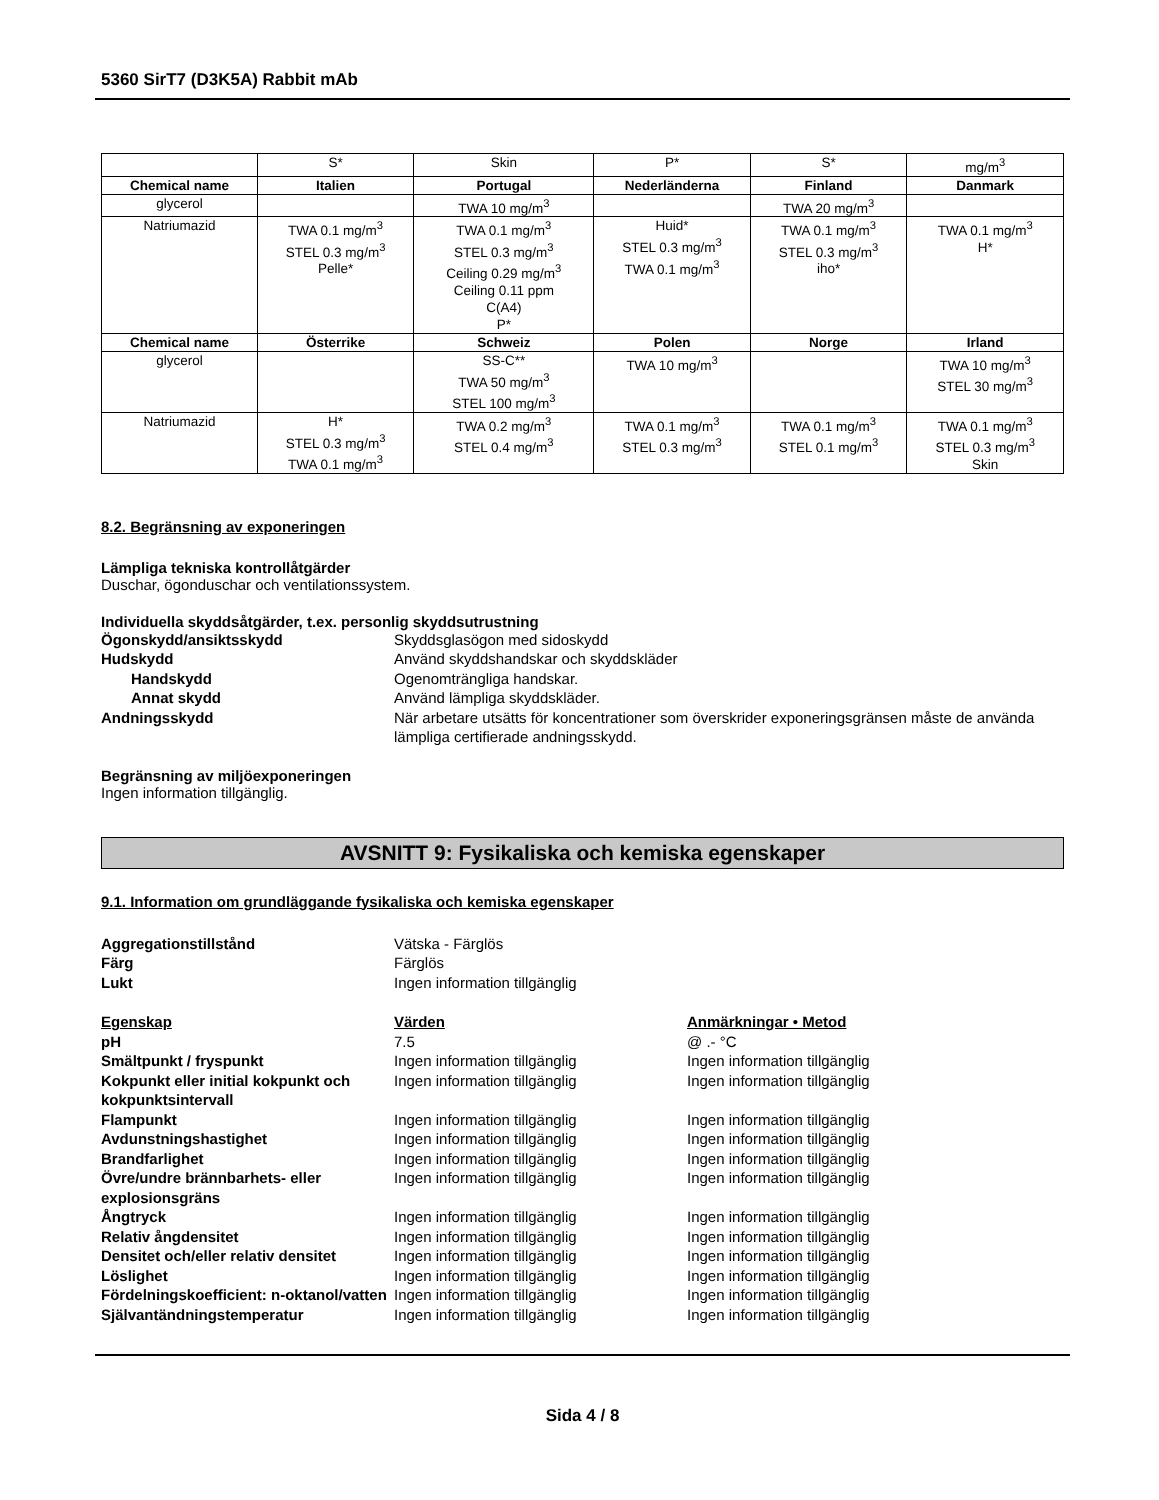5360 SirT7 (D3K5A) Rabbit mAb
| | S* | Skin | P* | S* | mg/m<sup>3</sup> |
| Chemical name | Italien | Portugal | Nederländerna | Finland | Danmark |
| glycerol | | TWA 10 mg/m<sup>3</sup> | | TWA 20 mg/m<sup>3</sup> | |
| Natriumazid | TWA 0.1 mg/m<sup>3</sup> STEL 0.3 mg/m<sup>3</sup> Pelle* | TWA 0.1 mg/m<sup>3</sup> STEL 0.3 mg/m<sup>3</sup> Ceiling 0.29 mg/m<sup>3</sup> Ceiling 0.11 ppm C(A4) P* | Huid* STEL 0.3 mg/m<sup>3</sup> TWA 0.1 mg/m<sup>3</sup> | TWA 0.1 mg/m<sup>3</sup> STEL 0.3 mg/m<sup>3</sup> iho* | TWA 0.1 mg/m<sup>3</sup> H* |
| Chemical name | Österrike | Schweiz | Polen | Norge | Irland |
| glycerol | | SS-C** TWA 50 mg/m<sup>3</sup> STEL 100 mg/m<sup>3</sup> | TWA 10 mg/m<sup>3</sup> | | TWA 10 mg/m<sup>3</sup> STEL 30 mg/m<sup>3</sup> |
| Natriumazid | H* STEL 0.3 mg/m<sup>3</sup> TWA 0.1 mg/m<sup>3</sup> | TWA 0.2 mg/m<sup>3</sup> STEL 0.4 mg/m<sup>3</sup> | TWA 0.1 mg/m<sup>3</sup> STEL 0.3 mg/m<sup>3</sup> | TWA 0.1 mg/m<sup>3</sup> STEL 0.1 mg/m<sup>3</sup> | TWA 0.1 mg/m<sup>3</sup> STEL 0.3 mg/m<sup>3</sup> Skin |
8.2. Begränsning av exponeringen
Lämpliga tekniska kontrollåtgärder
Duschar, ögonduschar och ventilationssystem.
Individuella skyddsåtgärder, t.ex. personlig skyddsutrustning
Ögonskydd/ansiktsskydd Skyddsglasögon med sidoskydd
Hudskydd Använd skyddshandskar och skyddskläder
Handskydd Ogenomträngliga handskar.
Annat skydd Använd lämpliga skyddskläder.
Andningsskydd När arbetare utsätts för koncentrationer som överskrider exponeringsgränsen måste de använda lämpliga certifierade andningsskydd.
Begränsning av miljöexponeringen
Ingen information tillgänglig.
AVSNITT 9: Fysikaliska och kemiska egenskaper
9.1. Information om grundläggande fysikaliska och kemiska egenskaper
Aggregationstillstånd Vätska - Färglös
Färg Färglös
Lukt Ingen information tillgänglig
Egenskap Värden Anmärkningar • Metod
pH 7.5 @ .- °C
Smältpunkt / fryspunkt Ingen information tillgänglig Ingen information tillgänglig
Kokpunkt eller initial kokpunkt och kokpunktsintervall
Ingen information tillgänglig Ingen information tillgänglig
Flampunkt Ingen information tillgänglig Ingen information tillgänglig
Avdunstningshastighet Ingen information tillgänglig Ingen information tillgänglig
Brandfarlighet Ingen information tillgänglig Ingen information tillgänglig
Övre/undre brännbarhets- eller explosionsgräns
Ingen information tillgänglig Ingen information tillgänglig
Ångtryck Ingen information tillgänglig Ingen information tillgänglig
Relativ ångdensitet Ingen information tillgänglig Ingen information tillgänglig
Densitet och/eller relativ densitet
Ingen information tillgänglig Ingen information tillgänglig
Löslighet Ingen information tillgänglig Ingen information tillgänglig
Fördelningskoefficient: n-oktanol/vatten
Ingen information tillgänglig Ingen information tillgänglig
Självantändningstemperatur Ingen information tillgänglig Ingen information tillgänglig
Sida 4 / 8